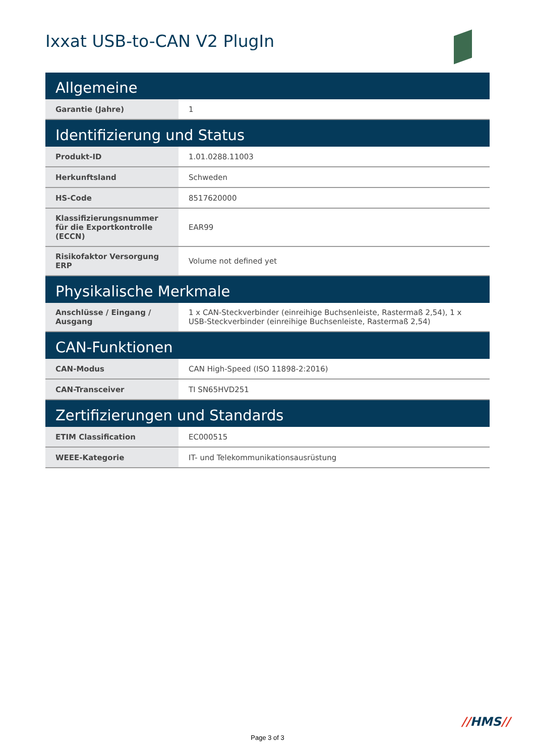Ixxat USB-to-CAN V2 PlugIn
| Allgemeine | |
| --- | --- |
| Garantie (Jahre) | 1 |
| Identifizierung und Status | |
| Produkt-ID | 1.01.0288.11003 |
| Herkunftsland | Schweden |
| HS-Code | 8517620000 |
| Klassifizierungsnummer für die Exportkontrolle (ECCN) | EAR99 |
| Risikofaktor Versorgung ERP | Volume not defined yet |
| Physikalische Merkmale | |
| Anschlüsse / Eingang / Ausgang | 1 x CAN-Steckverbinder (einreihige Buchsenleiste, Rastermaß 2,54), 1 x USB-Steckverbinder (einreihige Buchsenleiste, Rastermaß 2,54) |
| CAN-Funktionen | |
| CAN-Modus | CAN High-Speed (ISO 11898-2:2016) |
| CAN-Transceiver | TI SN65HVD251 |
| Zertifizierungen und Standards | |
| ETIM Classification | EC000515 |
| WEEE-Kategorie | IT- und Telekommunikationsausrüstung |
//HMS//
Page 3 of 3